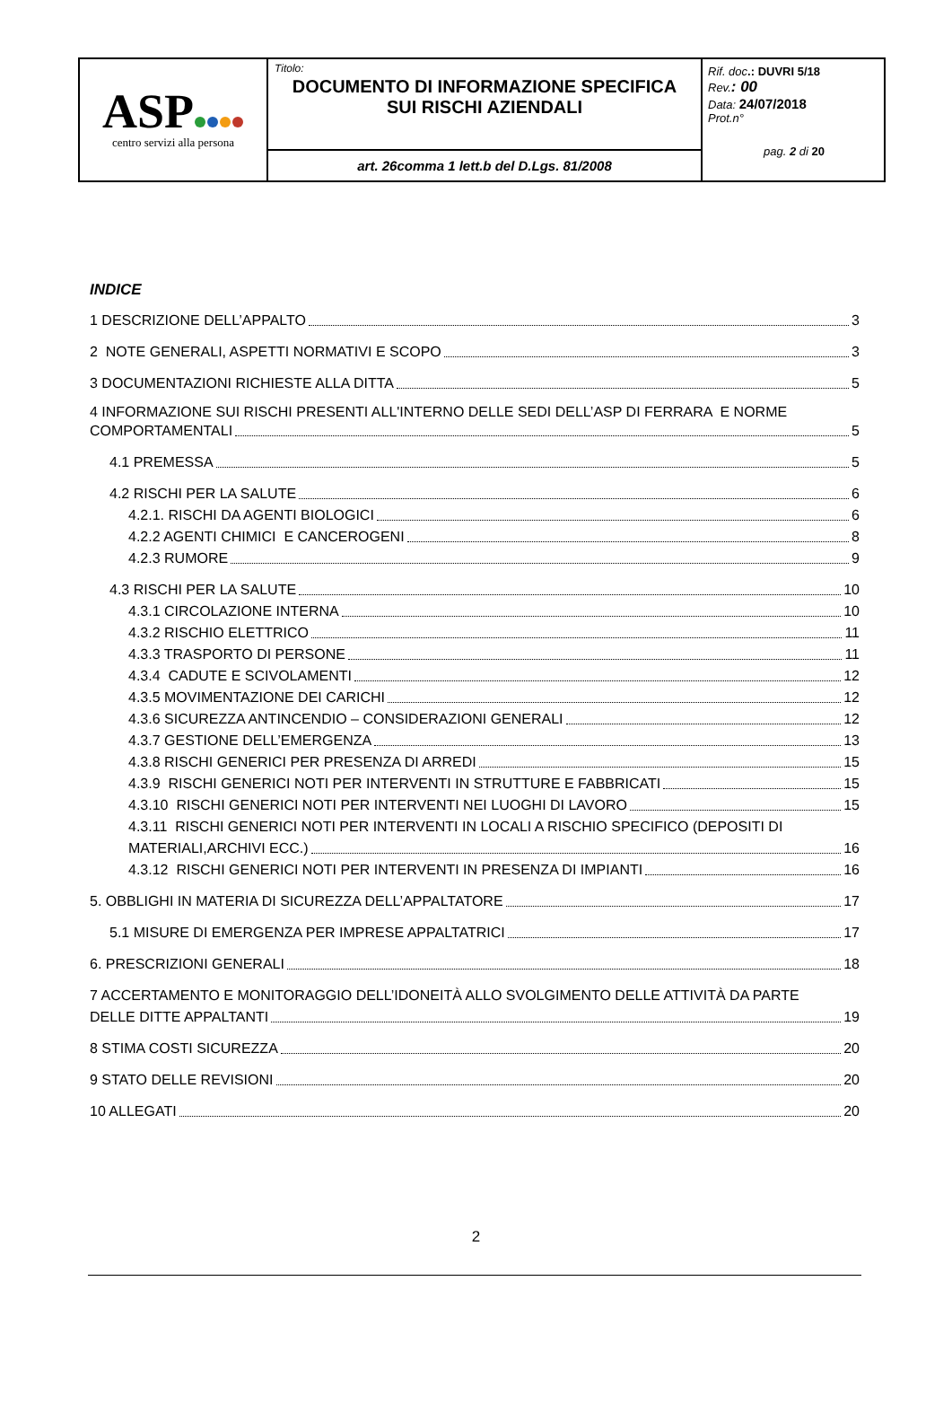| ASP centro servizi alla persona | Titolo: DOCUMENTO DI INFORMAZIONE SPECIFICA SUI RISCHI AZIENDALI | Rif. doc .: DUVRI 5/18 Rev. : 00 Data: 24/07/2018 Prot.n° pag. 2 di 20 |
| | art. 26comma 1 lett.b del D.Lgs. 81/2008 | |
INDICE
1 DESCRIZIONE DELL’APPALTO 3
2 NOTE GENERALI, ASPETTI NORMATIVI E SCOPO 3
3 DOCUMENTAZIONI RICHIESTE ALLA DITTA 5
4 INFORMAZIONE SUI RISCHI PRESENTI ALL'INTERNO DELLE SEDI DELL’ASP DI FERRARA E NORME
COMPORTAMENTALI 5
4.1 PREMESSA 5
4.2 RISCHI PER LA SALUTE 6
4.2.1. RISCHI DA AGENTI BIOLOGICI 6
4.2.2 AGENTI CHIMICI E CANCEROGENI 8
4.2.3 RUMORE 9
4.3 RISCHI PER LA SALUTE 10
4.3.1 CIRCOLAZIONE INTERNA 10
4.3.2 RISCHIO ELETTRICO 11
4.3.3 TRASPORTO DI PERSONE 11
4.3.4 CADUTE E SCIVOLAMENTI 12
4.3.5 MOVIMENTAZIONE DEI CARICHI 12
4.3.6 SICUREZZA ANTINCENDIO – CONSIDERAZIONI GENERALI 12
4.3.7 GESTIONE DELL’EMERGENZA 13
4.3.8 RISCHI GENERICI PER PRESENZA DI ARREDI 15
4.3.9 RISCHI GENERICI NOTI PER INTERVENTI IN STRUTTURE E FABBRICATI 15
4.3.10 RISCHI GENERICI NOTI PER INTERVENTI NEI LUOGHI DI LAVORO 15
4.3.11 RISCHI GENERICI NOTI PER INTERVENTI IN LOCALI A RISCHIO SPECIFICO (DEPOSITI DI
MATERIALI,ARCHIVI ECC.) 16
4.3.12 RISCHI GENERICI NOTI PER INTERVENTI IN PRESENZA DI IMPIANTI 16
5. OBBLIGHI IN MATERIA DI SICUREZZA DELL’APPALTATORE 17
5.1 MISURE DI EMERGENZA PER IMPRESE APPALTATRICI 17
6. PRESCRIZIONI GENERALI 18
7 ACCERTAMENTO E MONITORAGGIO DELL’IDONEITÀ ALLO SVOLGIMENTO DELLE ATTIVITÀ DA PARTE
DELLE DITTE APPALTANTI 19
8 STIMA COSTI SICUREZZA 20
9 STATO DELLE REVISIONI 20
10 ALLEGATI 20
2